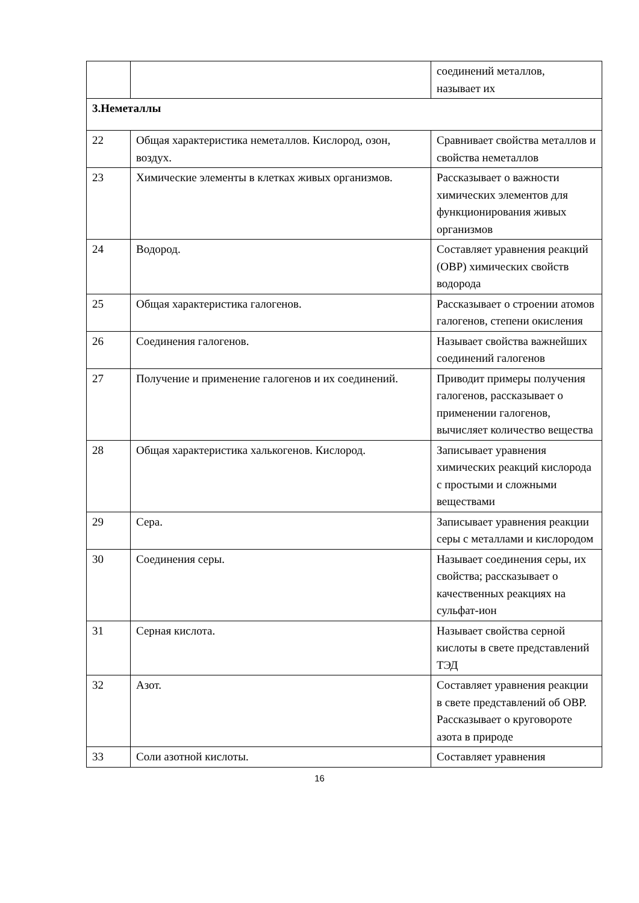| | | соединений металлов, называет их |
| 3.Неметаллы | | |
| 22 | Общая характеристика неметаллов. Кислород, озон, воздух. | Сравнивает свойства металлов и свойства неметаллов |
| 23 | Химические элементы в клетках живых организмов. | Рассказывает о важности химических элементов для функционирования живых организмов |
| 24 | Водород. | Составляет уравнения реакций (ОВР) химических свойств водорода |
| 25 | Общая характеристика галогенов. | Рассказывает о строении атомов галогенов, степени окисления |
| 26 | Соединения галогенов. | Называет свойства важнейших соединений галогенов |
| 27 | Получение и применение галогенов и их соединений. | Приводит примеры получения галогенов, рассказывает о применении галогенов, вычисляет количество вещества |
| 28 | Общая характеристика халькогенов. Кислород. | Записывает уравнения химических реакций кислорода с простыми и сложными веществами |
| 29 | Сера. | Записывает уравнения реакции серы с металлами и кислородом |
| 30 | Соединения серы. | Называет соединения серы, их свойства; рассказывает о качественных реакциях на сульфат-ион |
| 31 | Серная кислота. | Называет свойства серной кислоты в свете представлений ТЭД |
| 32 | Азот. | Составляет уравнения реакции в свете представлений об ОВР. Рассказывает о круговороте азота в природе |
| 33 | Соли азотной кислоты. | Составляет уравнения |
16